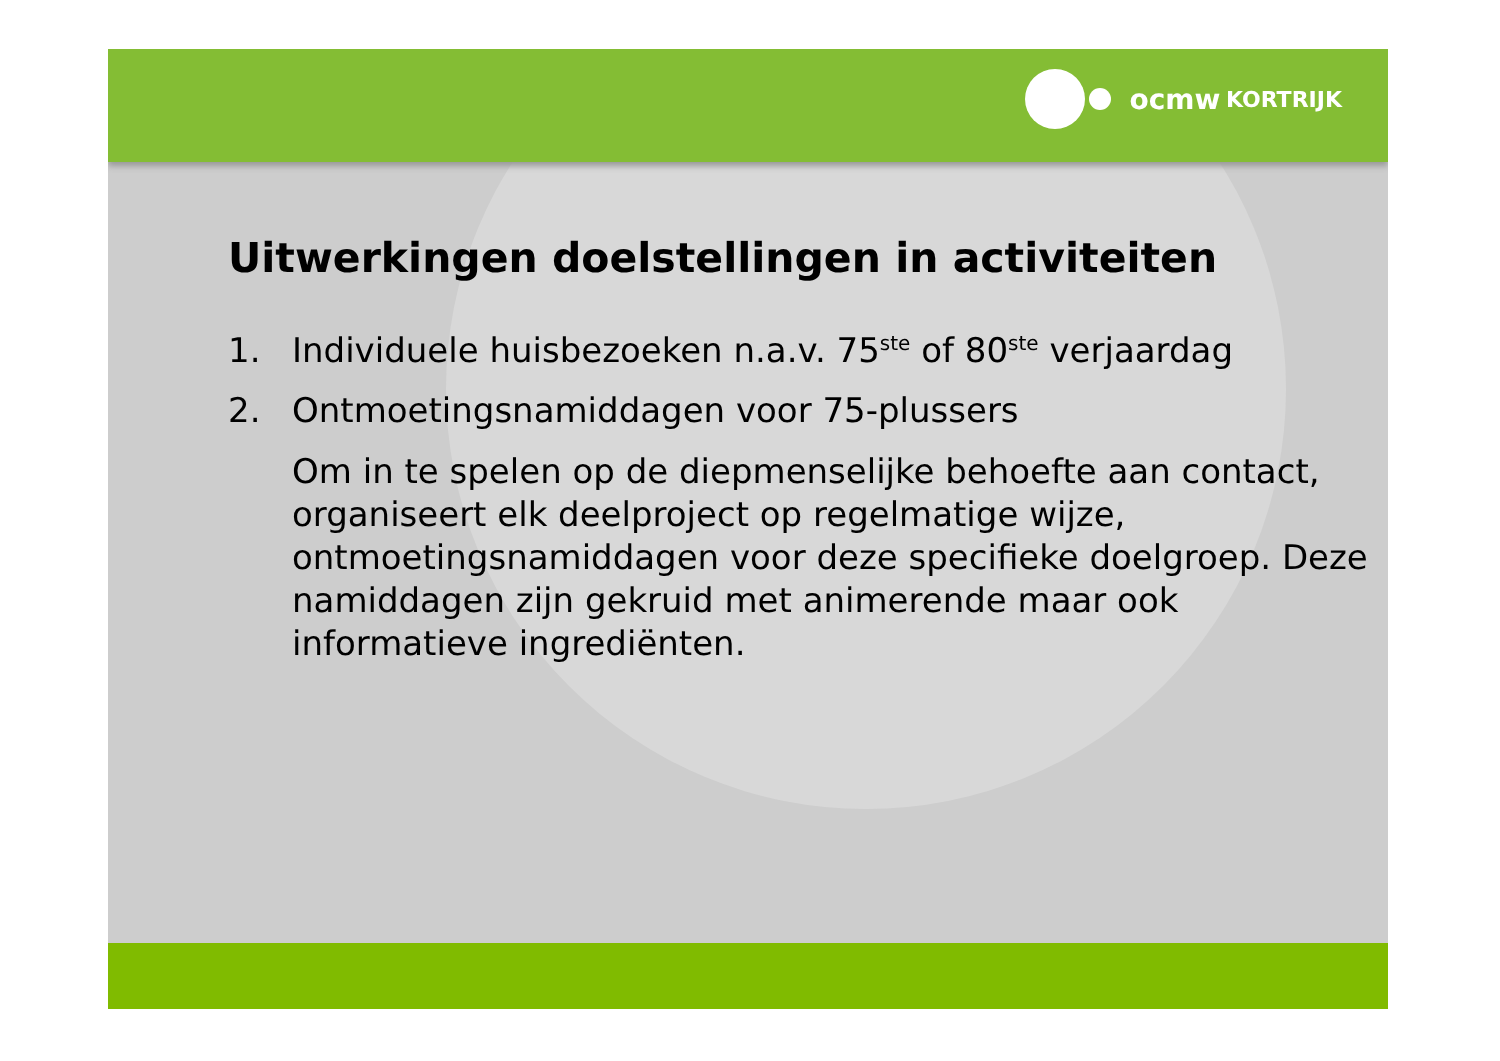ocmw KORTRIJK
Uitwerkingen doelstellingen in activiteiten
1. Individuele huisbezoeken n.a.v. 75<sup>ste</sup> of 80<sup>ste</sup> verjaardag
2. Ontmoetingsnamiddagen voor 75-plussers
Om in te spelen op de diepmenselijke behoefte aan contact, organiseert elk deelproject op regelmatige wijze, ontmoetingsnamiddagen voor deze specifieke doelgroep. Deze namiddagen zijn gekruid met animerende maar ook informatieve ingrediënten.